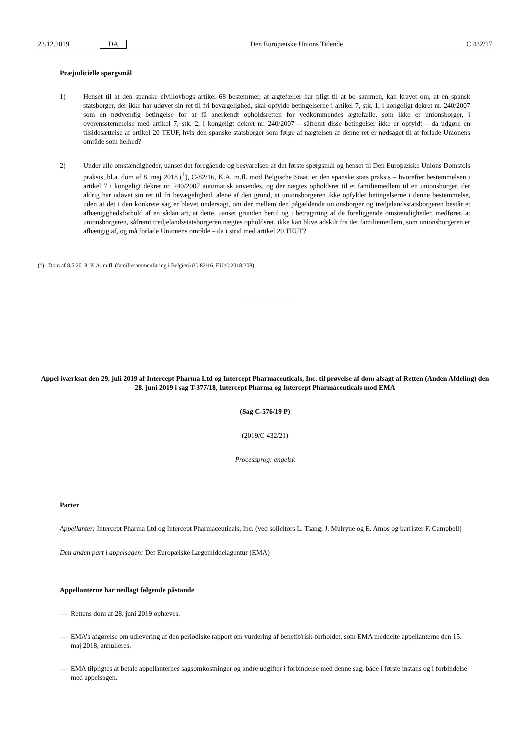23.12.2019 DA Den Europæiske Unions Tidende C 432/17
Præjudicielle spørgsmål
1) Henset til at den spanske civillovbogs artikel 68 bestemmer, at ægtefæller har pligt til at bo sammen, kan kravet om, at en spansk statsborger, der ikke har udøvet sin ret til fri bevægelighed, skal opfylde betingelserne i artikel 7, stk. 1, i kongeligt dekret nr. 240/2007 som en nødvendig betingelse for at få anerkendt opholdsretten for vedkommendes ægtefælle, som ikke er unionsborger, i overensstemmelse med artikel 7, stk. 2, i kongeligt dekret nr. 240/2007 – såfremt disse betingelser ikke er opfyldt – da udgøre en tilsidesættelse af artikel 20 TEUF, hvis den spanske statsborger som følge af nægtelsen af denne ret er nødsaget til at forlade Unionens område som helhed?
2) Under alle omstændigheder, uanset det foregående og besvarelsen af det første spørgsmål og henset til Den Europæiske Unions Domstols praksis, bl.a. dom af 8. maj 2018 (<sup>1</sup>), C-82/16, K.A. m.fl. mod Belgische Staat, er den spanske stats praksis – hvorefter bestemmelsen i artikel 7 i kongeligt dekret nr. 240/2007 automatisk anvendes, og der nægtes opholdsret til et familiemedlem til en unionsborger, der aldrig har udøvet sin ret til fri bevægelighed, alene af den grund, at unionsborgeren ikke opfylder betingelserne i denne bestemmelse, uden at det i den konkrete sag er blevet undersøgt, om der mellem den pågældende unionsborger og tredjelandsstatsborgeren består et afhængighedsforhold af en sådan art, at dette, uanset grunden hertil og i betragtning af de foreliggende omstændigheder, medfører, at unionsborgeren, såfremt tredjelandsstatsborgeren nægtes opholdsret, ikke kan blive adskilt fra det familiemedlem, som unionsborgeren er afhængig af, og må forlade Unionens område – da i strid med artikel 20 TEUF?
(<sup>1</sup>) Dom af 8.5.2018, K.A. m.fl. (familiesammenføring i Belgien) (C-82/16, EU:C:2018:308).
Appel iværksat den 29. juli 2019 af Intercept Pharma Ltd og Intercept Pharmaceuticals, Inc. til prøvelse af dom afsagt af Retten (Anden Afdeling) den 28. juni 2019 i sag T-377/18, Intercept Pharma og Intercept Pharmaceuticals mod EMA
(Sag C-576/19 P)
(2019/C 432/21)
Processprog: engelsk
Parter
Appellanter: Intercept Pharma Ltd og Intercept Pharmaceuticals, Inc. (ved solicitors L. Tsang, J. Mulryne og E. Amos og barrister F. Campbell)
Den anden part i appelsagen: Det Europæiske Lægemiddelagentur (EMA)
Appellanterne har nedlagt følgende påstande
— Rettens dom af 28. juni 2019 ophæves.
— EMA’s afgørelse om udlevering af den periodiske rapport om vurdering af benefit/risk-forholdet, som EMA meddelte appellanterne den 15. maj 2018, annulleres.
— EMA tilpligtes at betale appellanternes sagsomkostninger og andre udgifter i forbindelse med denne sag, både i første instans og i forbindelse med appelsagen.